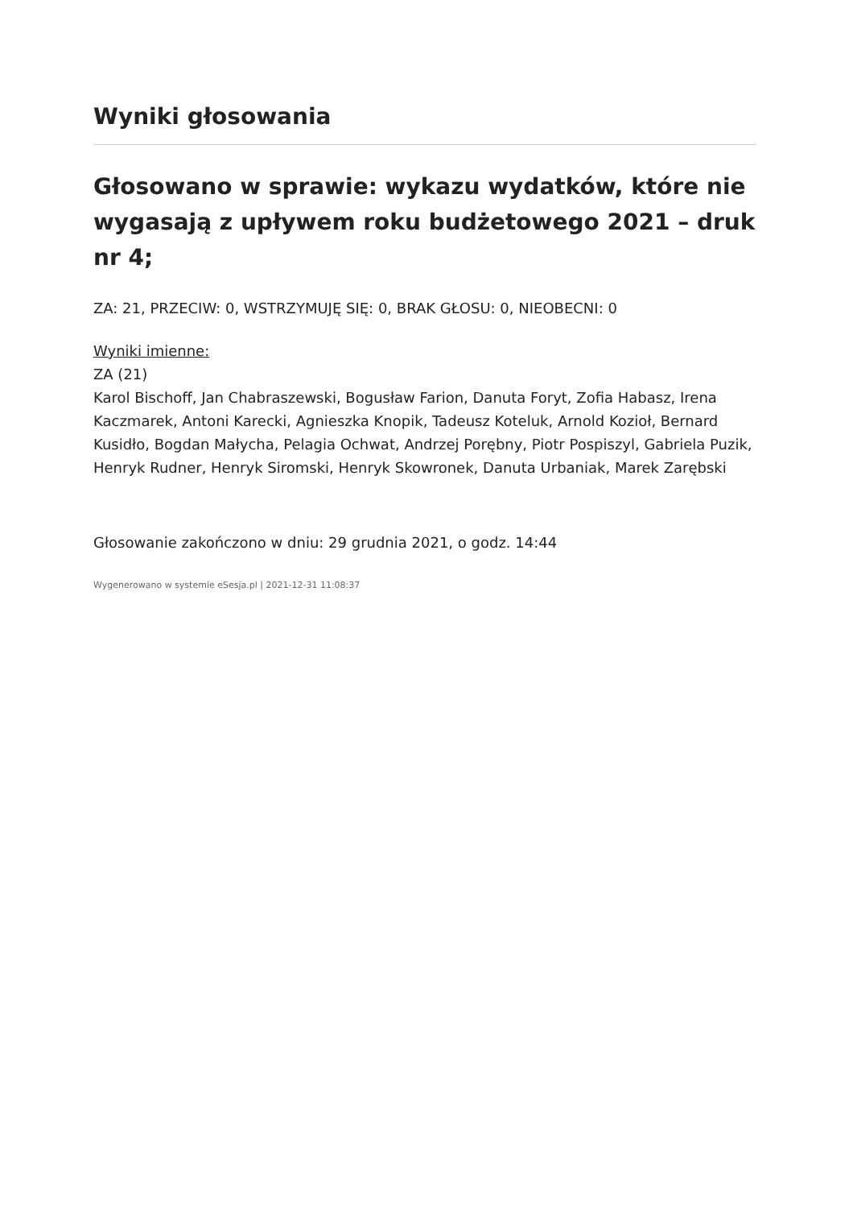Wyniki głosowania
Głosowano w sprawie: wykazu wydatków, które nie wygasają z upływem roku budżetowego 2021 – druk nr 4;
ZA: 21, PRZECIW: 0, WSTRZYMUJĘ SIĘ: 0, BRAK GŁOSU: 0, NIEOBECNI: 0
Wyniki imienne:
ZA (21)
Karol Bischoff, Jan Chabraszewski, Bogusław Farion, Danuta Foryt, Zofia Habasz, Irena Kaczmarek, Antoni Karecki, Agnieszka Knopik, Tadeusz Koteluk, Arnold Kozioł, Bernard Kusidło, Bogdan Małycha, Pelagia Ochwat, Andrzej Porębny, Piotr Pospiszyl, Gabriela Puzik, Henryk Rudner, Henryk Siromski, Henryk Skowronek, Danuta Urbaniak, Marek Zarębski
Głosowanie zakończono w dniu: 29 grudnia 2021, o godz. 14:44
Wygenerowano w systemie eSesja.pl | 2021-12-31 11:08:37